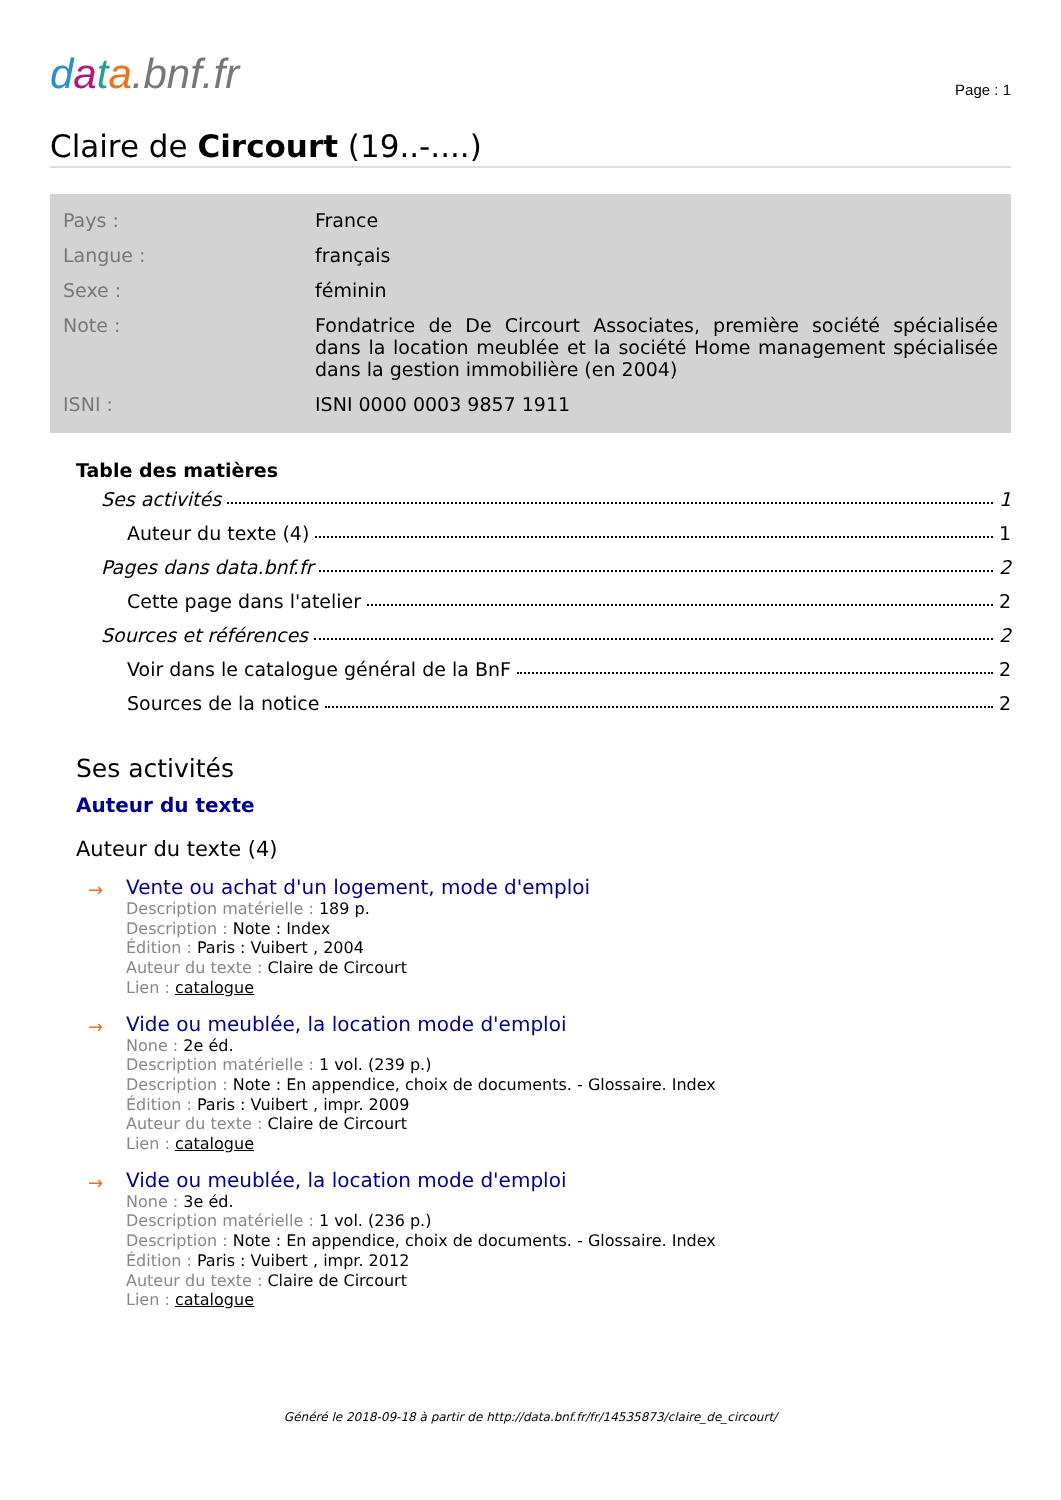data.bnf.fr
Page : 1
Claire de Circourt (19..-....)
| Pays : | France |
| Langue : | français |
| Sexe : | féminin |
| Note : | Fondatrice de De Circourt Associates, première société spécialisée dans la location meublée et la société Home management spécialisée dans la gestion immobilière (en 2004) |
| ISNI : | ISNI 0000 0003 9857 1911 |
Table des matières
Ses activités 1
Auteur du texte (4) 1
Pages dans data.bnf.fr 2
Cette page dans l'atelier 2
Sources et références 2
Voir dans le catalogue général de la BnF 2
Sources de la notice 2
Ses activités
Auteur du texte
Auteur du texte (4)
→
Vente ou achat d'un logement, mode d'emploi
Description matérielle : 189 p.
Description : Note : Index
Édition : Paris : Vuibert , 2004
Auteur du texte : Claire de Circourt
Lien : catalogue
→
Vide ou meublée, la location mode d'emploi
None : 2e éd.
Description matérielle : 1 vol. (239 p.)
Description : Note : En appendice, choix de documents. - Glossaire. Index
Édition : Paris : Vuibert , impr. 2009
Auteur du texte : Claire de Circourt
Lien : catalogue
→
Vide ou meublée, la location mode d'emploi
None : 3e éd.
Description matérielle : 1 vol. (236 p.)
Description : Note : En appendice, choix de documents. - Glossaire. Index
Édition : Paris : Vuibert , impr. 2012
Auteur du texte : Claire de Circourt
Lien : catalogue
Généré le 2018-09-18 à partir de http://data.bnf.fr/fr/14535873/claire_de_circourt/